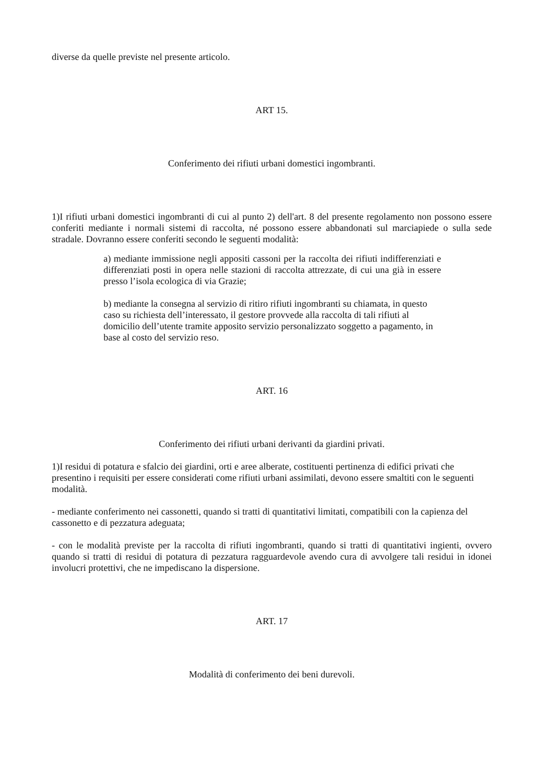diverse da quelle previste nel presente articolo.
ART 15.
Conferimento dei rifiuti urbani domestici ingombranti.
1)I rifiuti urbani domestici ingombranti di cui al punto 2) dell'art. 8 del presente regolamento non possono essere conferiti mediante i normali sistemi di raccolta, né possono essere abbandonati sul marciapiede o sulla sede stradale. Dovranno essere conferiti secondo le seguenti modalità:
a) mediante immissione negli appositi cassoni per la raccolta dei rifiuti indifferenziati e differenziati posti in opera nelle stazioni di raccolta attrezzate, di cui una già in essere presso l’isola ecologica di via Grazie;
b) mediante la consegna al servizio di ritiro rifiuti ingombranti su chiamata, in questo caso su richiesta dell’interessato, il gestore provvede alla raccolta di tali rifiuti al domicilio dell’utente tramite apposito servizio personalizzato soggetto a pagamento, in base al costo del servizio reso.
ART. 16
Conferimento dei rifiuti urbani derivanti da giardini privati.
1)I residui di potatura e sfalcio dei giardini, orti e aree alberate, costituenti pertinenza di edifici privati che presentino i requisiti per essere considerati come rifiuti urbani assimilati, devono essere smaltiti con le seguenti modalità.
- mediante conferimento nei cassonetti, quando si tratti di quantitativi limitati, compatibili con la capienza del cassonetto e di pezzatura adeguata;
- con le modalità previste per la raccolta di rifiuti ingombranti, quando si tratti di quantitativi ingienti, ovvero quando si tratti di residui di potatura di pezzatura ragguardevole avendo cura di avvolgere tali residui in idonei involucri protettivi, che ne impediscano la dispersione.
ART. 17
Modalità di conferimento dei beni durevoli.